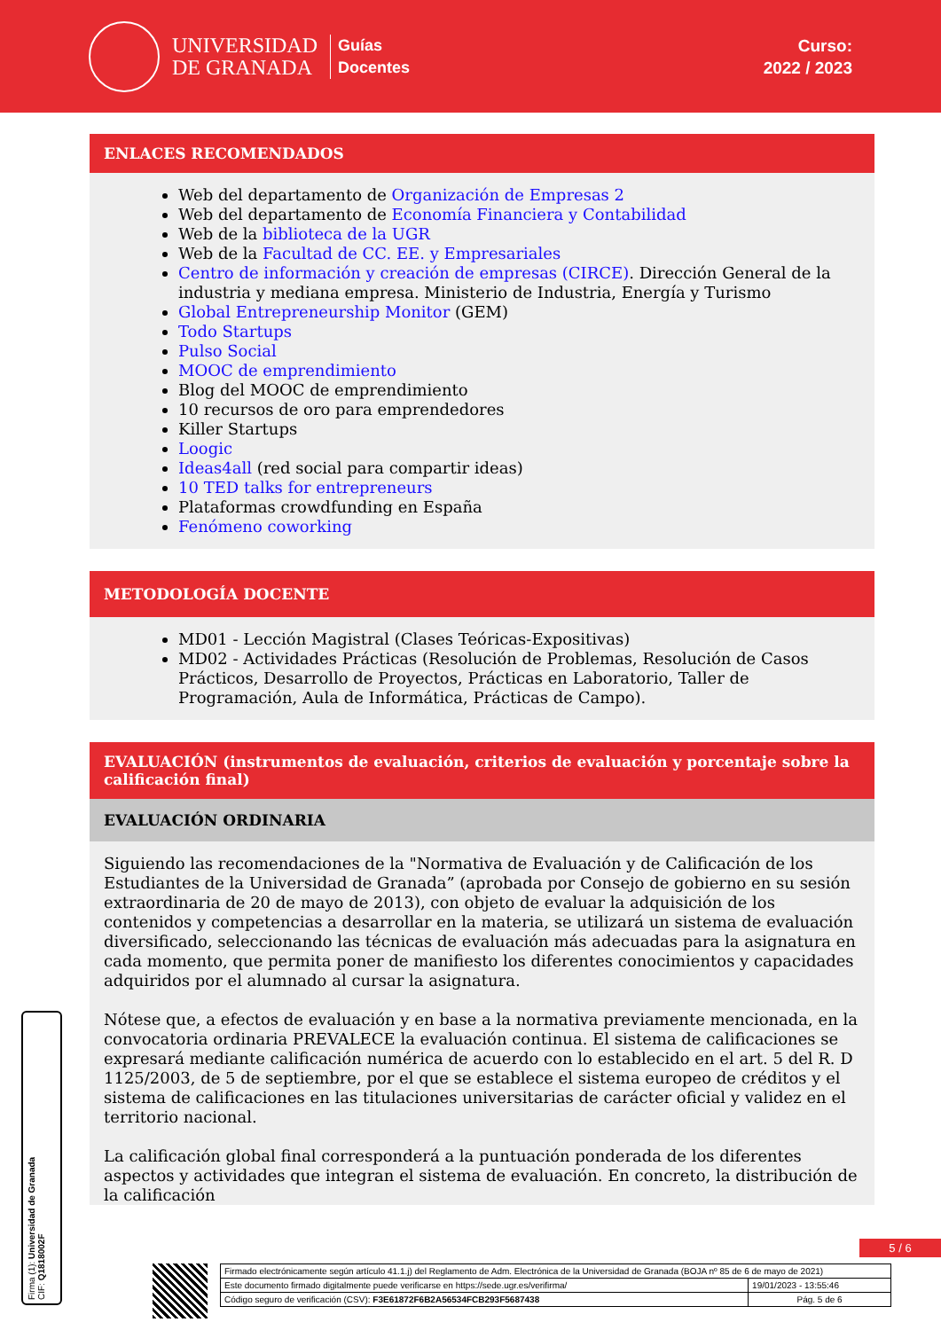UNIVERSIDAD
DE GRANADA
Guías
Docentes
Curso:
2022 / 2023
ENLACES RECOMENDADOS
Web del departamento de Organización de Empresas 2
Web del departamento de Economía Financiera y Contabilidad
Web de la biblioteca de la UGR
Web de la Facultad de CC. EE. y Empresariales
Centro de información y creación de empresas (CIRCE). Dirección General de la industria y mediana empresa. Ministerio de Industria, Energía y Turismo
Global Entrepreneurship Monitor (GEM)
Todo Startups
Pulso Social
MOOC de emprendimiento
Blog del MOOC de emprendimiento
10 recursos de oro para emprendedores
Killer Startups
Loogic
Ideas4all (red social para compartir ideas)
10 TED talks for entrepreneurs
Plataformas crowdfunding en España
Fenómeno coworking
METODOLOGÍA DOCENTE
MD01 - Lección Magistral (Clases Teóricas-Expositivas)
MD02 - Actividades Prácticas (Resolución de Problemas, Resolución de Casos Prácticos, Desarrollo de Proyectos, Prácticas en Laboratorio, Taller de Programación, Aula de Informática, Prácticas de Campo).
EVALUACIÓN (instrumentos de evaluación, criterios de evaluación y porcentaje sobre la calificación final)
EVALUACIÓN ORDINARIA
Siguiendo las recomendaciones de la "Normativa de Evaluación y de Calificación de los Estudiantes de la Universidad de Granada” (aprobada por Consejo de gobierno en su sesión extraordinaria de 20 de mayo de 2013), con objeto de evaluar la adquisición de los contenidos y competencias a desarrollar en la materia, se utilizará un sistema de evaluación diversificado, seleccionando las técnicas de evaluación más adecuadas para la asignatura en cada momento, que permita poner de manifiesto los diferentes conocimientos y capacidades adquiridos por el alumnado al cursar la asignatura.
Nótese que, a efectos de evaluación y en base a la normativa previamente mencionada, en la convocatoria ordinaria PREVALECE la evaluación continua. El sistema de calificaciones se expresará mediante calificación numérica de acuerdo con lo establecido en el art. 5 del R. D 1125/2003, de 5 de septiembre, por el que se establece el sistema europeo de créditos y el sistema de calificaciones en las titulaciones universitarias de carácter oficial y validez en el territorio nacional.
La calificación global final corresponderá a la puntuación ponderada de los diferentes aspectos y actividades que integran el sistema de evaluación. En concreto, la distribución de la calificación
Firma (1): Universidad de Granada
CIF: Q1818002F
5 / 6
| Firmado electrónicamente según artículo 41.1.j) del Reglamento de Adm. Electrónica de la Universidad de Granada (BOJA nº 85 de 6 de mayo de 2021) | |
| Este documento firmado digitalmente puede verificarse en https://sede.ugr.es/verifirma/ | 19/01/2023 - 13:55:46 |
| Código seguro de verificación (CSV): F3E61872F6B2A56534FCB293F5687438 | Pág. 5 de 6 |